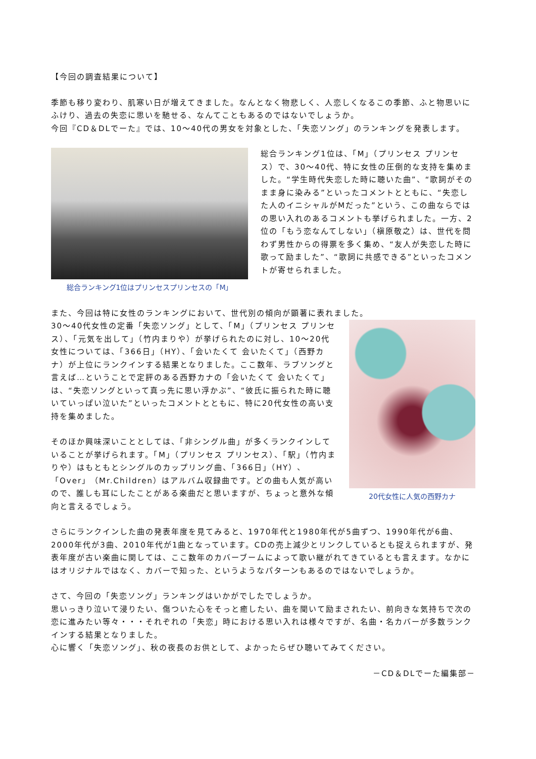【今回の調査結果について】
季節も移り変わり、肌寒い日が増えてきました。なんとなく物悲しく、人恋しくなるこの季節、ふと物思いにふけり、過去の失恋に思いを馳せる、なんてこともあるのではないでしょうか。
今回『CD＆DLでーた』では、10～40代の男女を対象とした、「失恋ソング」のランキングを発表します。
総合ランキング1位はプリンセスプリンセスの「M」
総合ランキング1位は、「M」（プリンセス プリンセス）で、30～40代、特に女性の圧倒的な支持を集めました。“学生時代失恋した時に聴いた曲”、“歌詞がそのまま身に染みる”といったコメントとともに、“失恋した人のイニシャルがMだった”という、この曲ならではの思い入れのあるコメントも挙げられました。一方、2位の「もう恋なんてしない」（槇原敬之）は、世代を問わず男性からの得票を多く集め、“友人が失恋した時に歌って励ました”、“歌詞に共感できる”といったコメントが寄せられました。
また、今回は特に女性のランキングにおいて、世代別の傾向が顕著に表れました。
30～40代女性の定番「失恋ソング」として、「M」（プリンセス プリンセス）、「元気を出して」（竹内まりや）が挙げられたのに対し、10～20代女性については、「366日」（HY）、「会いたくて 会いたくて」（西野カナ）が上位にランクインする結果となりました。ここ数年、ラブソングと言えば…ということで定評のある西野カナの「会いたくて 会いたくて」は、“失恋ソングといって真っ先に思い浮かぶ”、“彼氏に振られた時に聴いていっぱい泣いた”といったコメントとともに、特に20代女性の高い支持を集めました。
そのほか興味深いこととしては、「非シングル曲」が多くランクインしていることが挙げられます。「M」（プリンセス プリンセス）、「駅」（竹内まりや）はもともとシングルのカップリング曲、「366日」（HY）、「Over」（Mr.Children）はアルバム収録曲です。どの曲も人気が高いので、誰しも耳にしたことがある楽曲だと思いますが、ちょっと意外な傾向と言えるでしょう。
20代女性に人気の西野カナ
さらにランクインした曲の発表年度を見てみると、1970年代と1980年代が5曲ずつ、1990年代が6曲、2000年代が3曲、2010年代が1曲となっています。CDの売上減少とリンクしているとも捉えられますが、発表年度が古い楽曲に関しては、ここ数年のカバーブームによって歌い継がれてきているとも言えます。なかにはオリジナルではなく、カバーで知った、というようなパターンもあるのではないでしょうか。
さて、今回の「失恋ソング」ランキングはいかがでしたでしょうか。
思いっきり泣いて浸りたい、傷ついた心をそっと癒したい、曲を聞いて励まされたい、前向きな気持ちで次の恋に進みたい等々・・・それぞれの「失恋」時における思い入れは様々ですが、名曲・名カバーが多数ランクインする結果となりました。
心に響く「失恋ソング」、秋の夜長のお供として、よかったらぜひ聴いてみてください。
－CD＆DLでーた編集部－